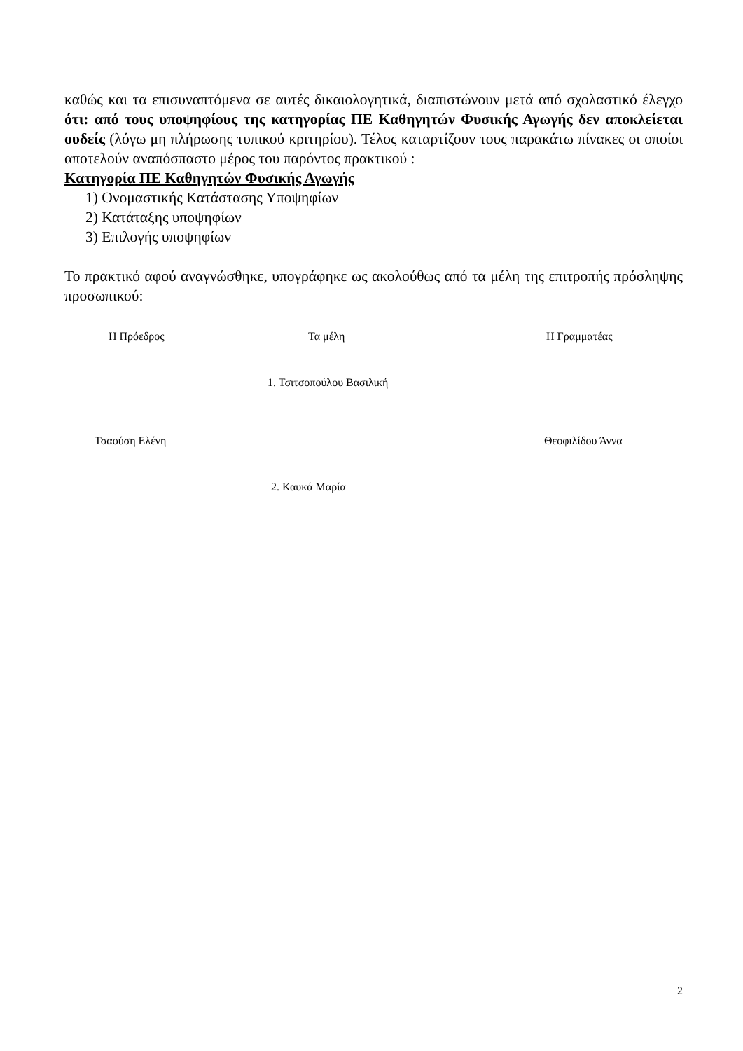καθώς και τα επισυναπτόμενα σε αυτές δικαιολογητικά, διαπιστώνουν μετά από σχολαστικό έλεγχο ότι: από τους υποψηφίους της κατηγορίας ΠΕ Καθηγητών Φυσικής Αγωγής δεν αποκλείεται ουδείς (λόγω μη πλήρωσης τυπικού κριτηρίου). Τέλος καταρτίζουν τους παρακάτω πίνακες οι οποίοι αποτελούν αναπόσπαστο μέρος του παρόντος πρακτικού :
Κατηγορία ΠΕ Καθηγητών Φυσικής Αγωγής
1) Ονομαστικής Κατάστασης Υποψηφίων
2) Κατάταξης υποψηφίων
3) Επιλογής υποψηφίων
Το πρακτικό αφού αναγνώσθηκε, υπογράφηκε ως ακολούθως από τα μέλη της επιτροπής πρόσληψης προσωπικού:
Η Πρόεδρος Τα μέλη Η Γραμματέας
1. Τσιτσοπούλου Βασιλική
Τσαούση Ελένη Θεοφιλίδου Άννα
2. Καυκά Μαρία
2